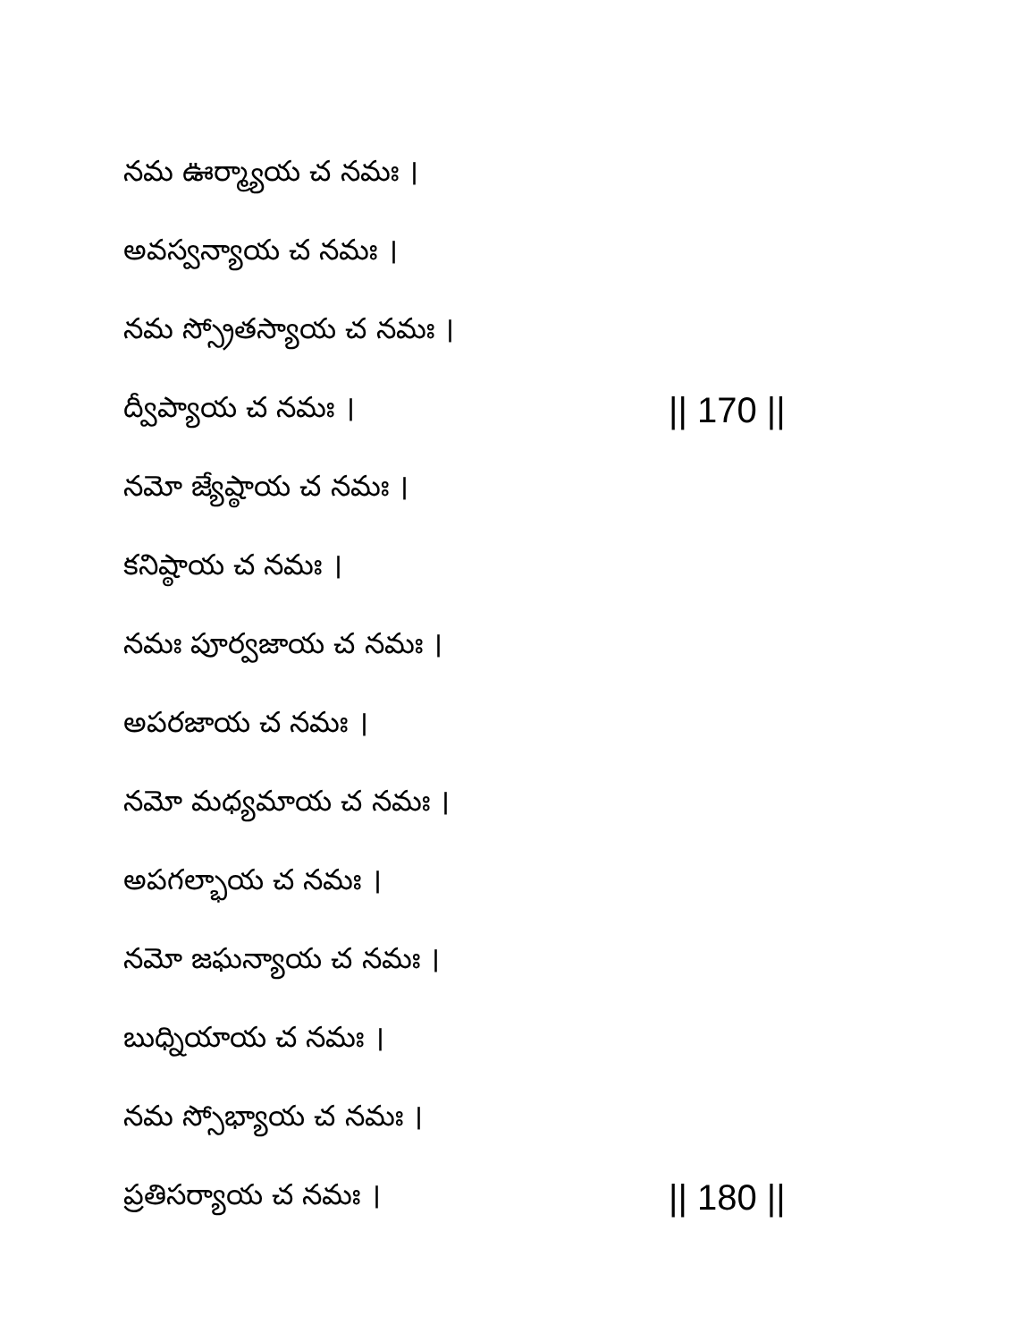నమ ఊర్మ్యాయ చ నమః ।
అవస్వన్యాయ చ నమః ।
నమ స్స్రోతస్యాయ చ నమః ।
ద్వీప్యాయ చ నమః । || 170 ||
నమో జ్యేష్ఠాయ చ నమః ।
కనిష్ఠాయ చ నమః ।
నమః పూర్వజాయ చ నమః ।
అపరజాయ చ నమః ।
నమో మధ్యమాయ చ నమః ।
అపగల్భాయ చ నమః ।
నమో జఘన్యాయ చ నమః ।
బుధ్నియాయ చ నమః ।
నమ స్సోభ్యాయ చ నమః ।
ప్రతిసర్యాయ చ నమః । || 180 ||